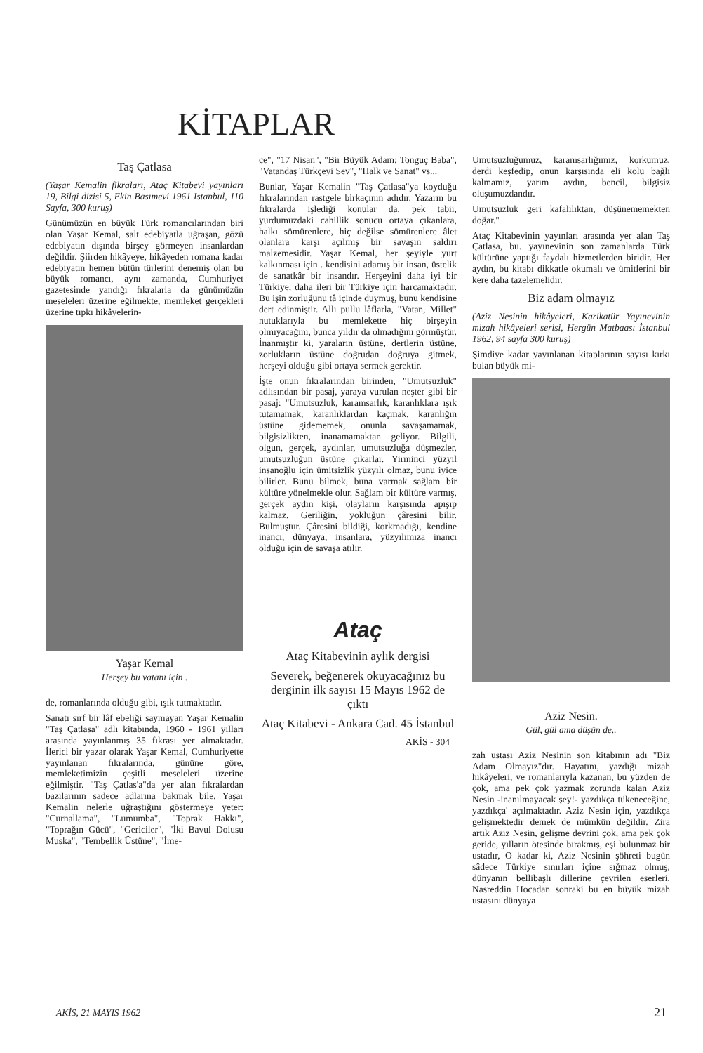KİTAPLAR
Taş Çatlasa
(Yaşar Kemalin fikraları, Ataç Kitabevi yayınları 19, Bilgi dizisi 5, Ekin Basımevi 1961 İstanbul, 110 Sayfa, 300 kuruş)
Günümüzün en büyük Türk romancılarından biri olan Yaşar Kemal, salt edebiyatla uğraşan, gözü edebiyatın dışında birşey görmeyen insanlardan değildir. Şiirden hikâyeye, hikâyeden romana kadar edebiyatın hemen bütün türlerini denemiş olan bu büyük romancı, aynı zamanda, Cumhuriyet gazetesinde yandığı fıkralarla da günümüzün meseleleri üzerine eğilmekte, memleket gerçekleri üzerine tıpkı hikâyelerin-
Yaşar Kemal
Herşey bu vatanı için .
de, romanlarında olduğu gibi, ışık tutmaktadır.
Sanatı sırf bir lâf ebeliği saymayan Yaşar Kemalin "Taş Çatlasa" adlı kitabında, 1960 - 1961 yılları arasında yayınlanmış 35 fıkrası yer almaktadır. İlerici bir yazar olarak Yaşar Kemal, Cumhuriyette yayınlanan fıkralarında, gününe göre, memleketimizin çeşitli meseleleri üzerine eğilmiştir. "Taş Çatlas'a"da yer alan fıkralardan bazılarının sadece adlarına bakmak bile, Yaşar Kemalin nelerle uğraştığını göstermeye yeter: "Curnallama", "Lumumba", "Toprak Hakkı", "Toprağın Gücü", "Gericiler", "İki Bavul Dolusu Muska", "Tembellik Üstüne", "İme-
ce", "17 Nisan", "Bir Büyük Adam: Tonguç Baba", "Vatandaş Türkçeyi Sev", "Halk ve Sanat" vs...
Bunlar, Yaşar Kemalin "Taş Çatlasa"ya koyduğu fıkralarından rastgele birkaçının adıdır. Yazarın bu fıkralarda işlediği konular da, pek tabii, yurdumuzdaki cahillik sonucu ortaya çıkanlara, halkı sömürenlere, hiç değilse sömürenlere âlet olanlara karşı açılmış bir savaşın saldırı malzemesidir. Yaşar Kemal, her şeyiyle yurt kalkınması için . kendisini adamış bir insan, üstelik de sanatkâr bir insandır. Herşeyini daha iyi bir Türkiye, daha ileri bir Türkiye için harcamaktadır. Bu işin zorluğunu tâ içinde duymuş, bunu kendisine dert edinmiştir. Allı pullu lâflarla, "Vatan, Millet" nutuklarıyla bu memlekette hiç birşeyin olmıyacağını, bunca yıldır da olmadığını görmüştür. İnanmıştır ki, yaraların üstüne, dertlerin üstüne, zorlukların üstüne doğrudan doğruya gitmek, herşeyi olduğu gibi ortaya sermek gerektir.
İşte onun fıkralarından birinden, "Umutsuzluk" adlısından bir pasaj, yaraya vurulan neşter gibi bir pasaj: "Umutsuzluk, karamsarlık, karanlıklara ışık tutamamak, karanlıklardan kaçmak, karanlığın üstüne gidememek, onunla savaşamamak, bilgisizlikten, inanamamaktan geliyor. Bilgili, olgun, gerçek, aydınlar, umutsuzluğa düşmezler, umutsuzluğun üstüne çıkarlar. Yirminci yüzyıl insanoğlu için ümitsizlik yüzyılı olmaz, bunu iyice bilirler. Bunu bilmek, buna varmak sağlam bir kültüre yönelmekle olur. Sağlam bir kültüre varmış, gerçek aydın kişi, olayların karşısında apışıp kalmaz. Geriliğin, yokluğun çâresini bilir. Bulmuştur. Çâresini bildiği, korkmadığı, kendine inancı, dünyaya, insanlara, yüzyılımıza inancı olduğu için de savaşa atılır.
Ataç
Ataç Kitabevinin aylık dergisi
Severek, beğenerek okuyacağınız bu derginin ilk sayısı 15 Mayıs 1962 de çıktı
Ataç Kitabevi - Ankara Cad. 45 İstanbul
AKİS - 304
Umutsuzluğumuz, karamsarlığımız, korkumuz, derdi keşfedip, onun karşısında eli kolu bağlı kalmamız, yarım aydın, bencil, bilgisiz oluşumuzdandır.
Umutsuzluk geri kafalılıktan, düşünememekten doğar."
Ataç Kitabevinin yayınları arasında yer alan Taş Çatlasa, bu. yayınevinin son zamanlarda Türk kültürüne yaptığı faydalı hizmetlerden biridir. Her aydın, bu kitabı dikkatle okumalı ve ümitlerini bir kere daha tazelemelidir.
Biz adam olmayız
(Aziz Nesinin hikâyeleri, Karikatür Yayınevinin mizah hikâyeleri serisi, Hergün Matbaası İstanbul 1962, 94 sayfa 300 kuruş)
Şimdiye kadar yayınlanan kitaplarının sayısı kırkı bulan büyük mi-
Aziz Nesin.
Gül, gül ama düşün de..
zah ustası Aziz Nesinin son kitabının adı "Biz Adam Olmayız"dır. Hayatını, yazdığı mizah hikâyeleri, ve romanlarıyla kazanan, bu yüzden de çok, ama pek çok yazmak zorunda kalan Aziz Nesin -inanılmayacak şey!- yazdıkça tükeneceğine, yazdıkça' açılmaktadır. Aziz Nesin için, yazdıkça gelişmektedir demek de mümkün değildir. Zira artık Aziz Nesin, gelişme devrini çok, ama pek çok geride, yılların ötesinde bırakmış, eşi bulunmaz bir ustadır, O kadar ki, Aziz Nesinin şöhreti bugün sâdece Türkiye sınırları içine sığmaz olmuş, dünyanın bellibaşlı dillerine çevrilen eserleri, Nasreddin Hocadan sonraki bu en büyük mizah ustasını dünyaya
AKİS, 21 MAYIS 1962 21